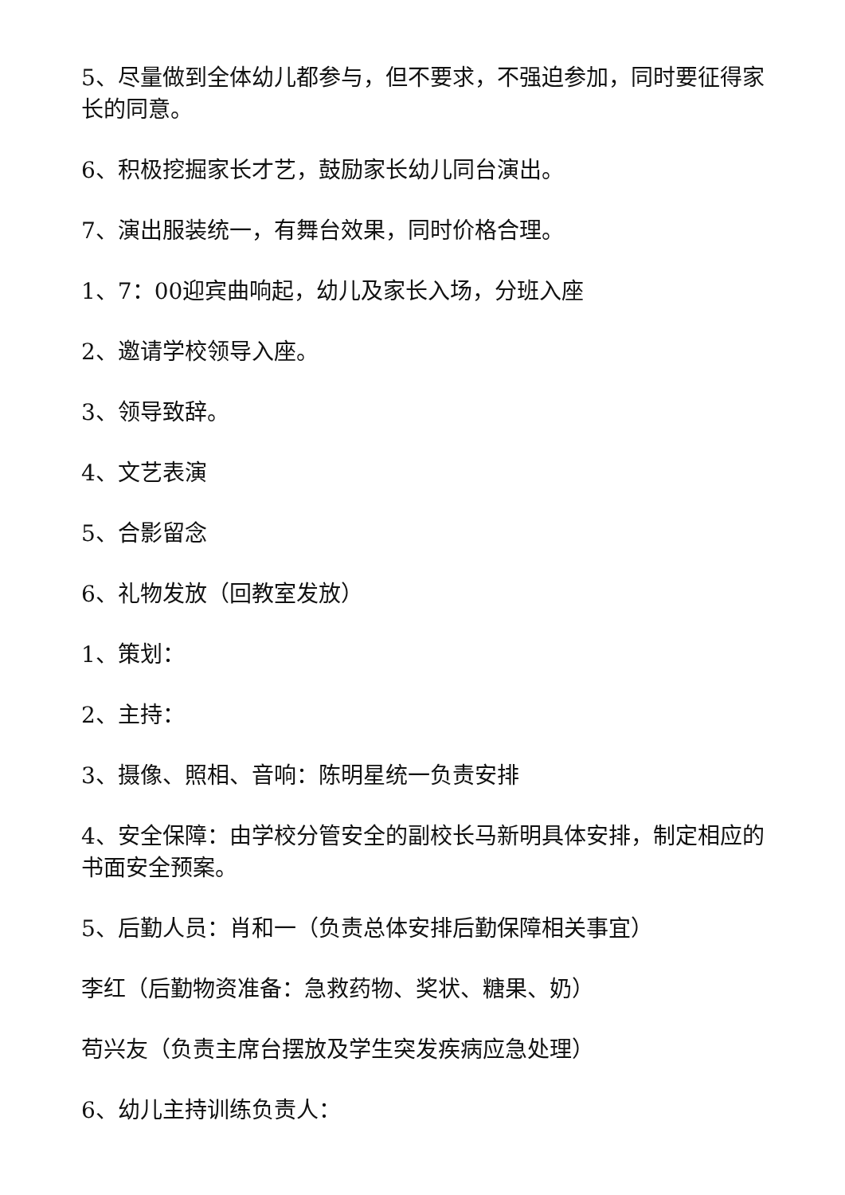5、尽量做到全体幼儿都参与，但不要求，不强迫参加，同时要征得家长的同意。
6、积极挖掘家长才艺，鼓励家长幼儿同台演出。
7、演出服装统一，有舞台效果，同时价格合理。
1、7：00迎宾曲响起，幼儿及家长入场，分班入座
2、邀请学校领导入座。
3、领导致辞。
4、文艺表演
5、合影留念
6、礼物发放（回教室发放）
1、策划：
2、主持：
3、摄像、照相、音响：陈明星统一负责安排
4、安全保障：由学校分管安全的副校长马新明具体安排，制定相应的书面安全预案。
5、后勤人员：肖和一（负责总体安排后勤保障相关事宜）
李红（后勤物资准备：急救药物、奖状、糖果、奶）
苟兴友（负责主席台摆放及学生突发疾病应急处理）
6、幼儿主持训练负责人：